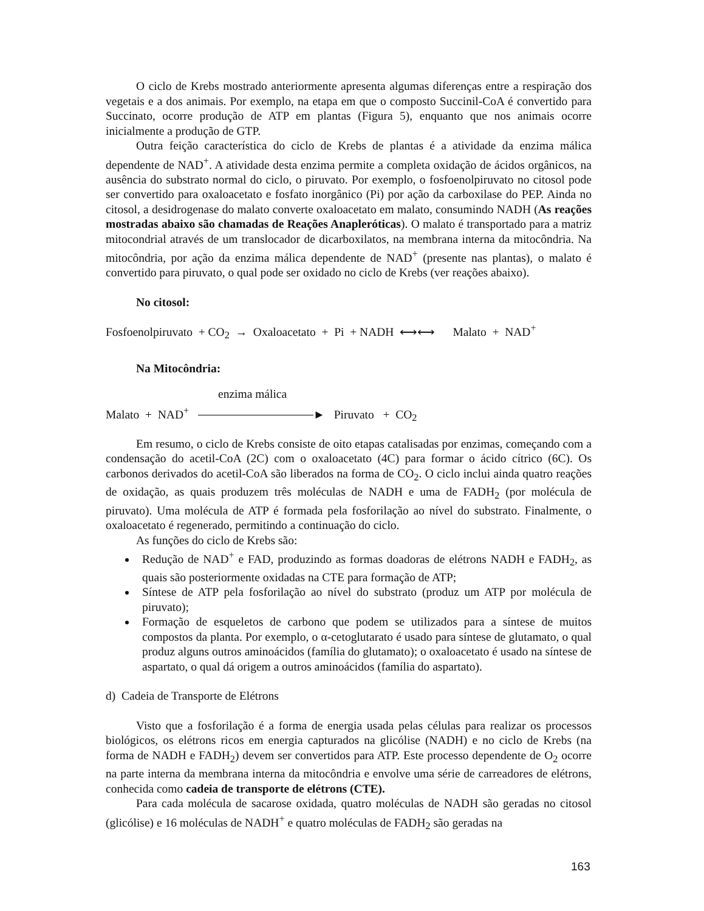O ciclo de Krebs mostrado anteriormente apresenta algumas diferenças entre a respiração dos vegetais e a dos animais. Por exemplo, na etapa em que o composto Succinil-CoA é convertido para Succinato, ocorre produção de ATP em plantas (Figura 5), enquanto que nos animais ocorre inicialmente a produção de GTP.
Outra feição característica do ciclo de Krebs de plantas é a atividade da enzima málica dependente de NAD<sup>+</sup>. A atividade desta enzima permite a completa oxidação de ácidos orgânicos, na ausência do substrato normal do ciclo, o piruvato. Por exemplo, o fosfoenolpiruvato no citosol pode ser convertido para oxaloacetato e fosfato inorgânico (Pi) por ação da carboxilase do PEP. Ainda no citosol, a desidrogenase do malato converte oxaloacetato em malato, consumindo NADH (As reações mostradas abaixo são chamadas de Reações Anapleróticas). O malato é transportado para a matriz mitocondrial através de um translocador de dicarboxilatos, na membrana interna da mitocôndria. Na mitocôndria, por ação da enzima málica dependente de NAD<sup>+</sup> (presente nas plantas), o malato é convertido para piruvato, o qual pode ser oxidado no ciclo de Krebs (ver reações abaixo).
No citosol:
Fosfoenolpiruvato + CO<sub>2</sub> → Oxaloacetato + Pi + NADH ⟷⟷ Malato + NAD<sup>+</sup>
Na Mitocôndria:
enzima málica
Malato + NAD<sup>+</sup> ► Piruvato + CO<sub>2</sub>
Em resumo, o ciclo de Krebs consiste de oito etapas catalisadas por enzimas, começando com a condensação do acetil-CoA (2C) com o oxaloacetato (4C) para formar o ácido cítrico (6C). Os carbonos derivados do acetil-CoA são liberados na forma de CO<sub>2</sub>. O ciclo inclui ainda quatro reações de oxidação, as quais produzem três moléculas de NADH e uma de FADH<sub>2</sub> (por molécula de piruvato). Uma molécula de ATP é formada pela fosforilação ao nível do substrato. Finalmente, o oxaloacetato é regenerado, permitindo a continuação do ciclo.
As funções do ciclo de Krebs são:
Redução de NAD<sup>+</sup> e FAD, produzindo as formas doadoras de elétrons NADH e FADH<sub>2</sub>, as quais são posteriormente oxidadas na CTE para formação de ATP;
Síntese de ATP pela fosforilação ao nível do substrato (produz um ATP por molécula de piruvato);
Formação de esqueletos de carbono que podem se utilizados para a síntese de muitos compostos da planta. Por exemplo, o α-cetoglutarato é usado para síntese de glutamato, o qual produz alguns outros aminoácidos (família do glutamato); o oxaloacetato é usado na síntese de aspartato, o qual dá origem a outros aminoácidos (família do aspartato).
d) Cadeia de Transporte de Elétrons
Visto que a fosforilação é a forma de energia usada pelas células para realizar os processos biológicos, os elétrons ricos em energia capturados na glicólise (NADH) e no ciclo de Krebs (na forma de NADH e FADH<sub>2</sub>) devem ser convertidos para ATP. Este processo dependente de O<sub>2</sub> ocorre na parte interna da membrana interna da mitocôndria e envolve uma série de carreadores de elétrons, conhecida como cadeia de transporte de elétrons (CTE).
Para cada molécula de sacarose oxidada, quatro moléculas de NADH são geradas no citosol (glicólise) e 16 moléculas de NADH<sup>+</sup> e quatro moléculas de FADH<sub>2</sub> são geradas na
163